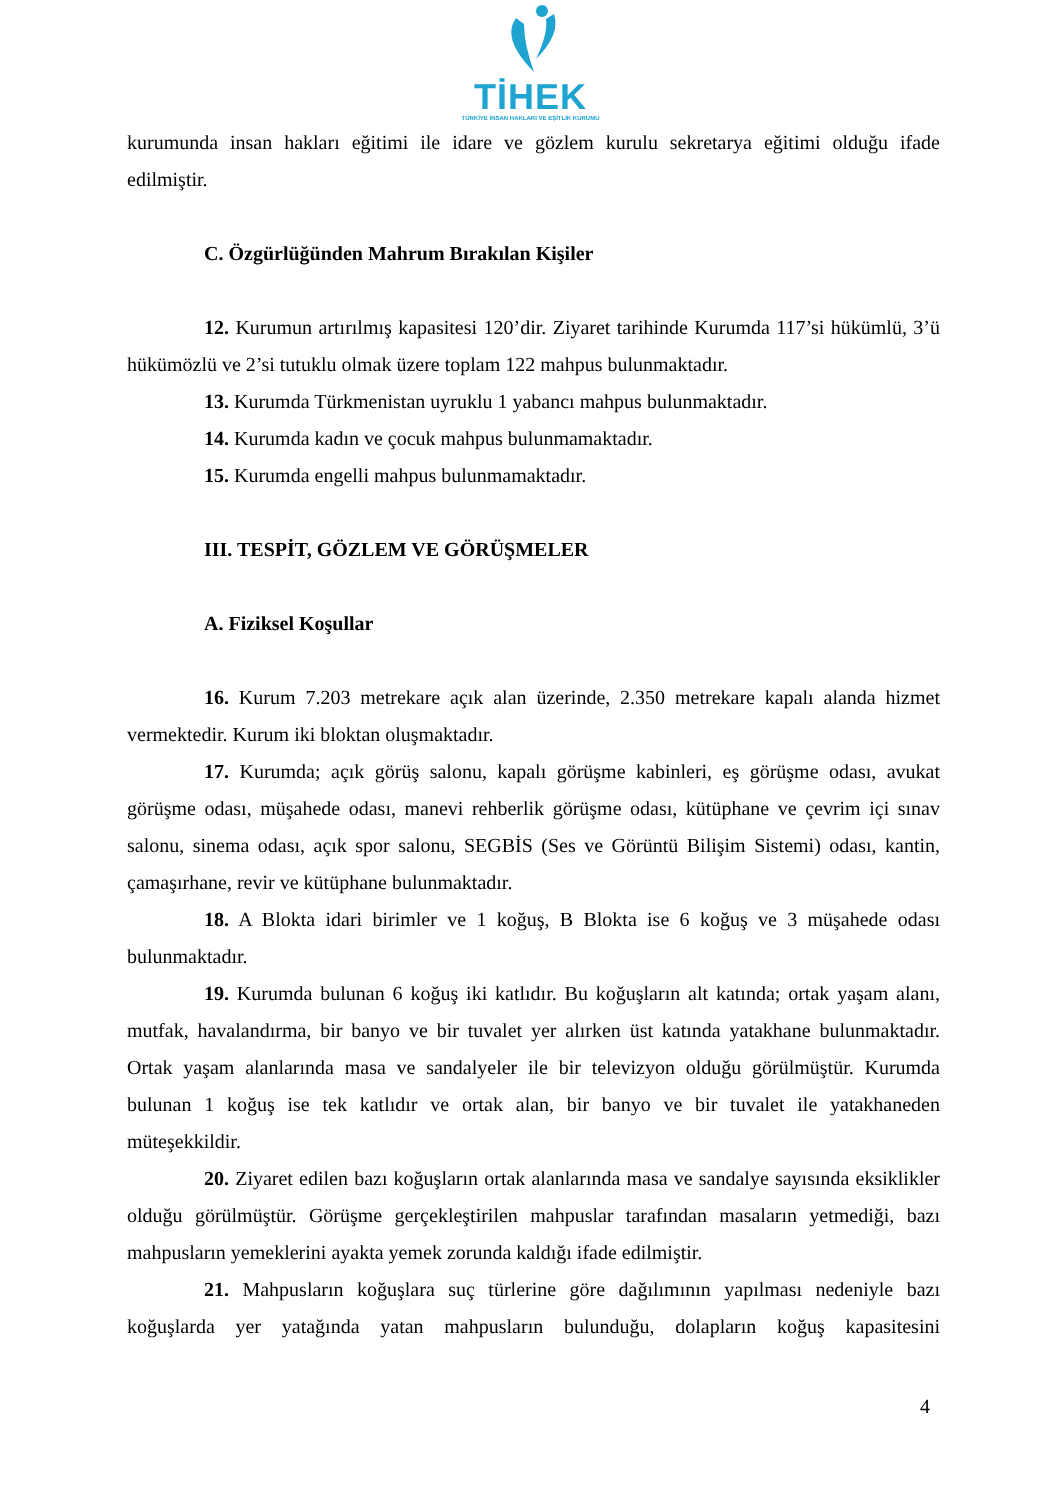TİHEK
TÜRKİYE İNSAN HAKLARI VE EŞİTLİK KURUMU
kurumunda insan hakları eğitimi ile idare ve gözlem kurulu sekretarya eğitimi olduğu ifade edilmiştir.
C. Özgürlüğünden Mahrum Bırakılan Kişiler
12. Kurumun artırılmış kapasitesi 120’dir. Ziyaret tarihinde Kurumda 117’si hükümlü, 3’ü hükümözlü ve 2’si tutuklu olmak üzere toplam 122 mahpus bulunmaktadır.
13. Kurumda Türkmenistan uyruklu 1 yabancı mahpus bulunmaktadır.
14. Kurumda kadın ve çocuk mahpus bulunmamaktadır.
15. Kurumda engelli mahpus bulunmamaktadır.
III. TESPİT, GÖZLEM VE GÖRÜŞMELER
A. Fiziksel Koşullar
16. Kurum 7.203 metrekare açık alan üzerinde, 2.350 metrekare kapalı alanda hizmet vermektedir. Kurum iki bloktan oluşmaktadır.
17. Kurumda; açık görüş salonu, kapalı görüşme kabinleri, eş görüşme odası, avukat görüşme odası, müşahede odası, manevi rehberlik görüşme odası, kütüphane ve çevrim içi sınav salonu, sinema odası, açık spor salonu, SEGBİS (Ses ve Görüntü Bilişim Sistemi) odası, kantin, çamaşırhane, revir ve kütüphane bulunmaktadır.
18. A Blokta idari birimler ve 1 koğuş, B Blokta ise 6 koğuş ve 3 müşahede odası bulunmaktadır.
19. Kurumda bulunan 6 koğuş iki katlıdır. Bu koğuşların alt katında; ortak yaşam alanı, mutfak, havalandırma, bir banyo ve bir tuvalet yer alırken üst katında yatakhane bulunmaktadır. Ortak yaşam alanlarında masa ve sandalyeler ile bir televizyon olduğu görülmüştür. Kurumda bulunan 1 koğuş ise tek katlıdır ve ortak alan, bir banyo ve bir tuvalet ile yatakhaneden müteşekkildir.
20. Ziyaret edilen bazı koğuşların ortak alanlarında masa ve sandalye sayısında eksiklikler olduğu görülmüştür. Görüşme gerçekleştirilen mahpuslar tarafından masaların yetmediği, bazı mahpusların yemeklerini ayakta yemek zorunda kaldığı ifade edilmiştir.
21. Mahpusların koğuşlara suç türlerine göre dağılımının yapılması nedeniyle bazı koğuşlarda yer yatağında yatan mahpusların bulunduğu, dolapların koğuş kapasitesini
4